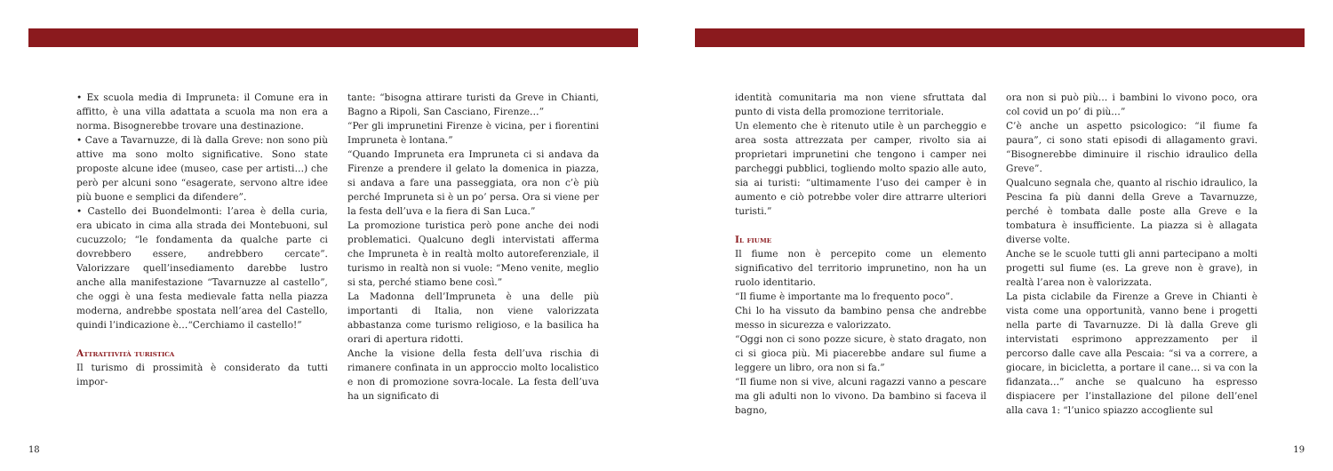• Ex scuola media di Impruneta: il Comune era in affitto, è una villa adattata a scuola ma non era a norma. Bisognerebbe trovare una destinazione.
• Cave a Tavarnuzze, di là dalla Greve: non sono più attive ma sono molto significative. Sono state proposte alcune idee (museo, case per artisti…) che però per alcuni sono “esagerate, servono altre idee più buone e semplici da difendere”.
• Castello dei Buondelmonti: l’area è della curia, era ubicato in cima alla strada dei Montebuoni, sul cucuzzolo; “le fondamenta da qualche parte ci dovrebbero essere, andrebbero cercate”. Valorizzare quell’insediamento darebbe lustro anche alla manifestazione “Tavarnuzze al castello”, che oggi è una festa medievale fatta nella piazza moderna, andrebbe spostata nell’area del Castello, quindi l’indicazione è…“Cerchiamo il castello!”
Attrattività turistica
Il turismo di prossimità è considerato da tutti impor-
tante: “bisogna attirare turisti da Greve in Chianti, Bagno a Ripoli, San Casciano, Firenze…”
“Per gli imprunetini Firenze è vicina, per i fiorentini Impruneta è lontana.”
“Quando Impruneta era Impruneta ci si andava da Firenze a prendere il gelato la domenica in piazza, si andava a fare una passeggiata, ora non c’è più perché Impruneta si è un po’ persa. Ora si viene per la festa dell’uva e la fiera di San Luca.”
La promozione turistica però pone anche dei nodi problematici. Qualcuno degli intervistati afferma che Impruneta è in realtà molto autoreferenziale, il turismo in realtà non si vuole: “Meno venite, meglio si sta, perché stiamo bene così.”
La Madonna dell’Impruneta è una delle più importanti di Italia, non viene valorizzata abbastanza come turismo religioso, e la basilica ha orari di apertura ridotti.
Anche la visione della festa dell’uva rischia di rimanere confinata in un approccio molto localistico e non di promozione sovra-locale. La festa dell’uva ha un significato di
18
identità comunitaria ma non viene sfruttata dal punto di vista della promozione territoriale.
Un elemento che è ritenuto utile è un parcheggio e area sosta attrezzata per camper, rivolto sia ai proprietari imprunetini che tengono i camper nei parcheggi pubblici, togliendo molto spazio alle auto, sia ai turisti: “ultimamente l’uso dei camper è in aumento e ciò potrebbe voler dire attrarre ulteriori turisti.”
Il fiume
Il fiume non è percepito come un elemento significativo del territorio imprunetino, non ha un ruolo identitario.
“Il fiume è importante ma lo frequento poco”.
Chi lo ha vissuto da bambino pensa che andrebbe messo in sicurezza e valorizzato.
“Oggi non ci sono pozze sicure, è stato dragato, non ci si gioca più. Mi piacerebbe andare sul fiume a leggere un libro, ora non si fa.”
“Il fiume non si vive, alcuni ragazzi vanno a pescare ma gli adulti non lo vivono. Da bambino si faceva il bagno,
ora non si può più… i bambini lo vivono poco, ora col covid un po’ di più…”
C’è anche un aspetto psicologico: “il fiume fa paura”, ci sono stati episodi di allagamento gravi. “Bisognerebbe diminuire il rischio idraulico della Greve”.
Qualcuno segnala che, quanto al rischio idraulico, la Pescina fa più danni della Greve a Tavarnuzze, perché è tombata dalle poste alla Greve e la tombatura è insufficiente. La piazza si è allagata diverse volte.
Anche se le scuole tutti gli anni partecipano a molti progetti sul fiume (es. La greve non è grave), in realtà l’area non è valorizzata.
La pista ciclabile da Firenze a Greve in Chianti è vista come una opportunità, vanno bene i progetti nella parte di Tavarnuzze. Di là dalla Greve gli intervistati esprimono apprezzamento per il percorso dalle cave alla Pescaia: “si va a correre, a giocare, in bicicletta, a portare il cane… si va con la fidanzata…” anche se qualcuno ha espresso dispiacere per l’installazione del pilone dell’enel alla cava 1: “l’unico spiazzo accogliente sul
19